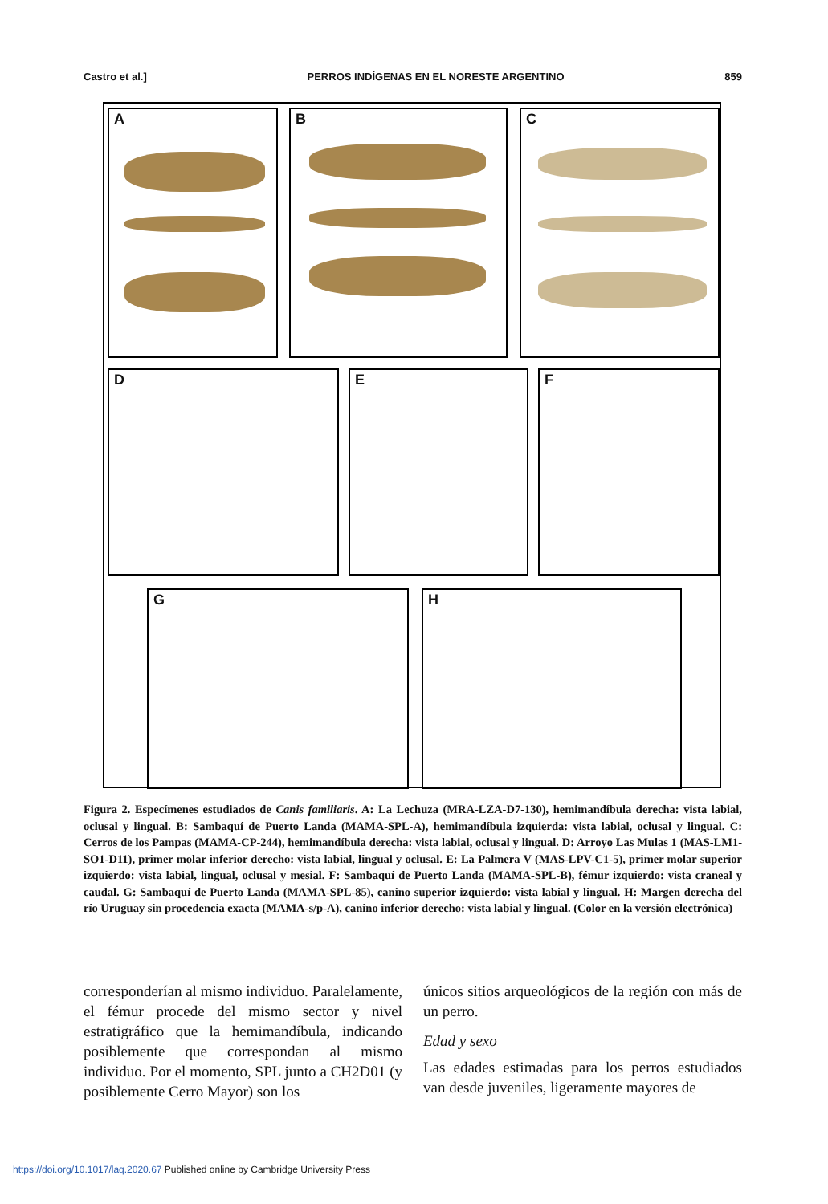Castro et al.] PERROS INDÍGENAS EN EL NORESTE ARGENTINO 859
A B C
D E F
G H
Figura 2. Especímenes estudiados de Canis familiaris. A: La Lechuza (MRA-LZA-D7-130), hemimandíbula derecha: vista labial, oclusal y lingual. B: Sambaquí de Puerto Landa (MAMA-SPL-A), hemimandíbula izquierda: vista labial, oclusal y lingual. C: Cerros de los Pampas (MAMA-CP-244), hemimandíbula derecha: vista labial, oclusal y lingual. D: Arroyo Las Mulas 1 (MAS-LM1-SO1-D11), primer molar inferior derecho: vista labial, lingual y oclusal. E: La Palmera V (MAS-LPV-C1-5), primer molar superior izquierdo: vista labial, lingual, oclusal y mesial. F: Sambaquí de Puerto Landa (MAMA-SPL-B), fémur izquierdo: vista craneal y caudal. G: Sambaquí de Puerto Landa (MAMA-SPL-85), canino superior izquierdo: vista labial y lingual. H: Margen derecha del río Uruguay sin procedencia exacta (MAMA-s/p-A), canino inferior derecho: vista labial y lingual. (Color en la versión electrónica)
corresponderían al mismo individuo. Paralelamente, el fémur procede del mismo sector y nivel estratigráfico que la hemimandíbula, indicando posiblemente que correspondan al mismo individuo. Por el momento, SPL junto a CH2D01 (y posiblemente Cerro Mayor) son los
únicos sitios arqueológicos de la región con más de un perro.
Edad y sexo
Las edades estimadas para los perros estudiados van desde juveniles, ligeramente mayores de
https://doi.org/10.1017/laq.2020.67 Published online by Cambridge University Press